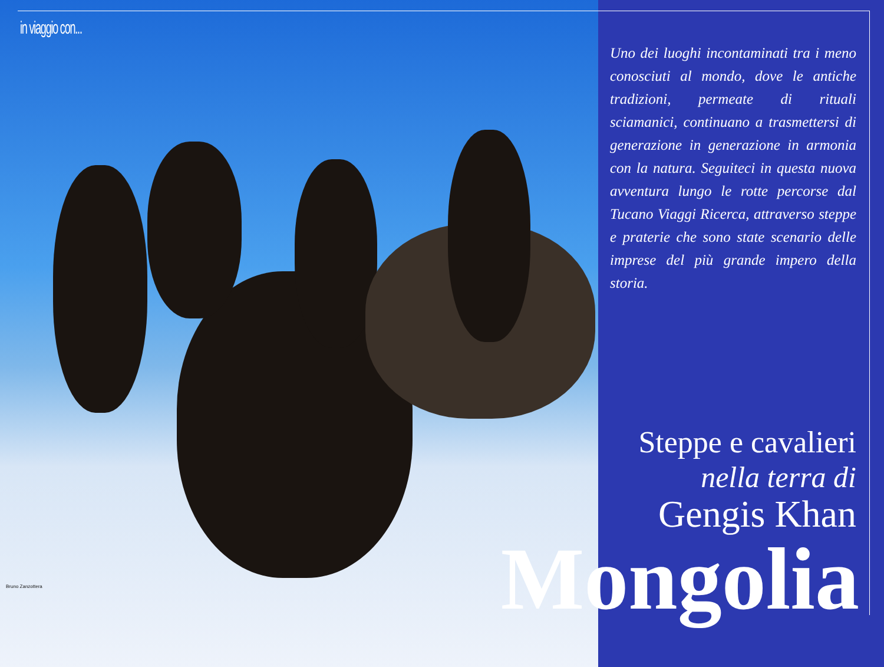in viaggio con...
Bruno Zanzottera
Uno dei luoghi incontaminati tra i meno conosciuti al mondo, dove le antiche tradizioni, permeate di rituali sciamanici, continuano a trasmettersi di generazione in generazione in armonia con la natura. Seguiteci in questa nuova avventura lungo le rotte percorse dal Tucano Viaggi Ricerca, attraverso steppe e praterie che sono state scenario delle imprese del più grande impero della storia.
Steppe e cavalieri
nella terra di
Gengis Khan
Mongolia